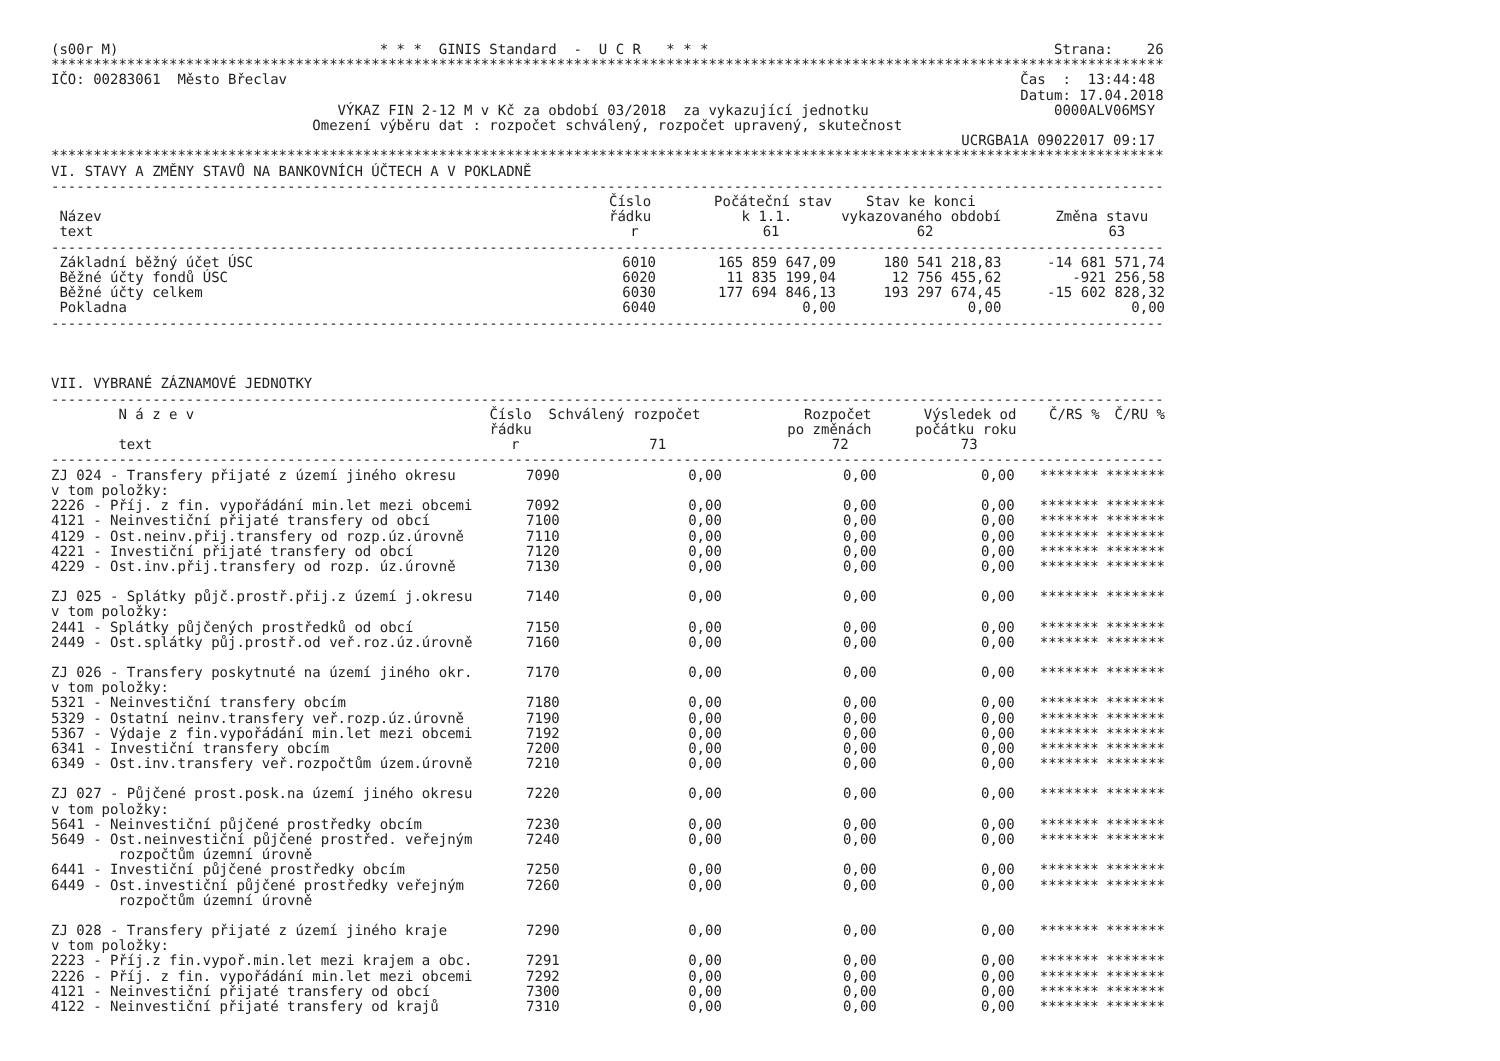(s00r M)                               * * *  GINIS Standard  -  U C R   * * *                                         Strana:    26
************************************************************************************************************************************
IČO: 00283061  Město Břeclav                                                                                       Čas  :  13:44:48
                                                                                                                   Datum: 17.04.2018
                                  VÝKAZ FIN 2-12 M v Kč za období 03/2018  za vykazující jednotku                      0000ALV06MSY
                               Omezení výběru dat : rozpočet schválený, rozpočet upravený, skutečnost
                                                                                                            UCRGBA1A 09022017 09:17
************************************************************************************************************************************
VI. STAVY A ZMĚNY STAVŮ NA BANKOVNÍCH ÚČTECH A V POKLADNĚ
------------------------------------------------------------------------------------------------------------------------------------
| | Číslo | Počáteční stav | Stav ke konci | |
| --- | --- | --- | --- | --- |
| Název | řádku | k 1.1. | vykazovaného období | Změna stavu |
| text | r | 61 | 62 | 63 |
------------------------------------------------------------------------------------------------------------------------------------
| Základní běžný účet ÚSC | 6010 | 165 859 647,09 | 180 541 218,83 | -14 681 571,74 |
| Běžné účty fondů ÚSC | 6020 | 11 835 199,04 | 12 756 455,62 | -921 256,58 |
| Běžné účty celkem | 6030 | 177 694 846,13 | 193 297 674,45 | -15 602 828,32 |
| Pokladna | 6040 | 0,00 | 0,00 | 0,00 |
------------------------------------------------------------------------------------------------------------------------------------



VII. VYBRANÉ ZÁZNAMOVÉ JEDNOTKY
------------------------------------------------------------------------------------------------------------------------------------
| N á z e v | Číslo | Schválený rozpočet | Rozpočet | Výsledek od | Č/RS % | Č/RU % |
| --- | --- | --- | --- | --- | --- | --- |
| | řádku | | po změnách | počátku roku | | |
| text | r | 71 | 72 | 73 | | |
------------------------------------------------------------------------------------------------------------------------------------
| ZJ 024 - Transfery přijaté z území jiného okresu | 7090 | 0,00 | 0,00 | 0,00 | ******* | ******* |
| v tom položky: | | | | | | |
| 2226 - Příj. z fin. vypořádání min.let mezi obcemi | 7092 | 0,00 | 0,00 | 0,00 | ******* | ******* |
| 4121 - Neinvestiční přijaté transfery od obcí | 7100 | 0,00 | 0,00 | 0,00 | ******* | ******* |
| 4129 - Ost.neinv.přij.transfery od rozp.úz.úrovně | 7110 | 0,00 | 0,00 | 0,00 | ******* | ******* |
| 4221 - Investiční přijaté transfery od obcí | 7120 | 0,00 | 0,00 | 0,00 | ******* | ******* |
| 4229 - Ost.inv.přij.transfery od rozp. úz.úrovně | 7130 | 0,00 | 0,00 | 0,00 | ******* | ******* |
| ZJ 025 - Splátky půjč.prostř.přij.z území j.okresu | 7140 | 0,00 | 0,00 | 0,00 | ******* | ******* |
| v tom položky: | | | | | | |
| 2441 - Splátky půjčených prostředků od obcí | 7150 | 0,00 | 0,00 | 0,00 | ******* | ******* |
| 2449 - Ost.splátky půj.prostř.od veř.roz.úz.úrovně | 7160 | 0,00 | 0,00 | 0,00 | ******* | ******* |
| ZJ 026 - Transfery poskytnuté na území jiného okr. | 7170 | 0,00 | 0,00 | 0,00 | ******* | ******* |
| v tom položky: | | | | | | |
| 5321 - Neinvestiční transfery obcím | 7180 | 0,00 | 0,00 | 0,00 | ******* | ******* |
| 5329 - Ostatní neinv.transfery veř.rozp.úz.úrovně | 7190 | 0,00 | 0,00 | 0,00 | ******* | ******* |
| 5367 - Výdaje z fin.vypořádání min.let mezi obcemi | 7192 | 0,00 | 0,00 | 0,00 | ******* | ******* |
| 6341 - Investiční transfery obcím | 7200 | 0,00 | 0,00 | 0,00 | ******* | ******* |
| 6349 - Ost.inv.transfery veř.rozpočtům územ.úrovně | 7210 | 0,00 | 0,00 | 0,00 | ******* | ******* |
| ZJ 027 - Půjčené prost.posk.na území jiného okresu | 7220 | 0,00 | 0,00 | 0,00 | ******* | ******* |
| v tom položky: | | | | | | |
| 5641 - Neinvestiční půjčené prostředky obcím | 7230 | 0,00 | 0,00 | 0,00 | ******* | ******* |
| 5649 - Ost.neinvestiční půjčené prostřed. veřejným rozpočtům územní úrovně | 7240 | 0,00 | 0,00 | 0,00 | ******* | ******* |
| 6441 - Investiční půjčené prostředky obcím | 7250 | 0,00 | 0,00 | 0,00 | ******* | ******* |
| 6449 - Ost.investiční půjčené prostředky veřejným rozpočtům územní úrovně | 7260 | 0,00 | 0,00 | 0,00 | ******* | ******* |
| ZJ 028 - Transfery přijaté z území jiného kraje | 7290 | 0,00 | 0,00 | 0,00 | ******* | ******* |
| v tom položky: | | | | | | |
| 2223 - Příj.z fin.vypoř.min.let mezi krajem a obc. | 7291 | 0,00 | 0,00 | 0,00 | ******* | ******* |
| 2226 - Příj. z fin. vypořádání min.let mezi obcemi | 7292 | 0,00 | 0,00 | 0,00 | ******* | ******* |
| 4121 - Neinvestiční přijaté transfery od obcí | 7300 | 0,00 | 0,00 | 0,00 | ******* | ******* |
| 4122 - Neinvestiční přijaté transfery od krajů | 7310 | 0,00 | 0,00 | 0,00 | ******* | ******* |